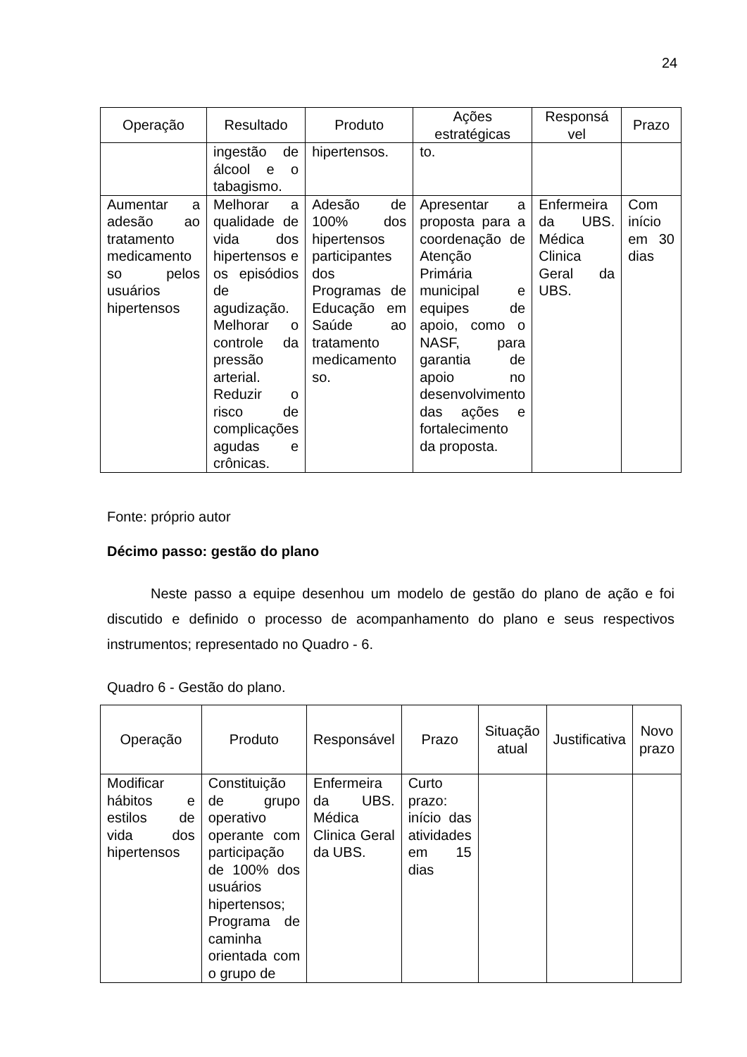24
| Operação | Resultado | Produto | Ações estratégicas | Responsá vel | Prazo |
| --- | --- | --- | --- | --- | --- |
| | ingestão de álcool e o tabagismo. | hipertensos. | to. | | |
| Aumentar a adesão ao tratamento medicamento so pelos usuários hipertensos | Melhorar a qualidade de vida dos hipertensos e os episódios de agudização. Melhorar o controle da pressão arterial. Reduzir o risco de complicações agudas e crônicas. | Adesão de 100% dos hipertensos participantes dos Programas de Educação em Saúde ao tratamento medicamento so. | Apresentar a proposta para a coordenação de Atenção Primária municipal e equipes de apoio, como o NASF, para garantia de apoio no desenvolvimento das ações e fortalecimento da proposta. | Enfermeira da UBS. Médica Clinica Geral da UBS. | Com início em 30 dias |
Fonte: próprio autor
Décimo passo: gestão do plano
Neste passo a equipe desenhou um modelo de gestão do plano de ação e foi discutido e definido o processo de acompanhamento do plano e seus respectivos instrumentos; representado no Quadro - 6.
Quadro 6 - Gestão do plano.
| Operação | Produto | Responsável | Prazo | Situação atual | Justificativa | Novo prazo |
| --- | --- | --- | --- | --- | --- | --- |
| Modificar hábitos e estilos de vida dos hipertensos | Constituição de grupo operativo operante com participação de 100% dos usuários hipertensos; Programa de caminha orientada com o grupo de | Enfermeira da UBS. Médica Clinica Geral da UBS. | Curto prazo: início das atividades em 15 dias | | | |